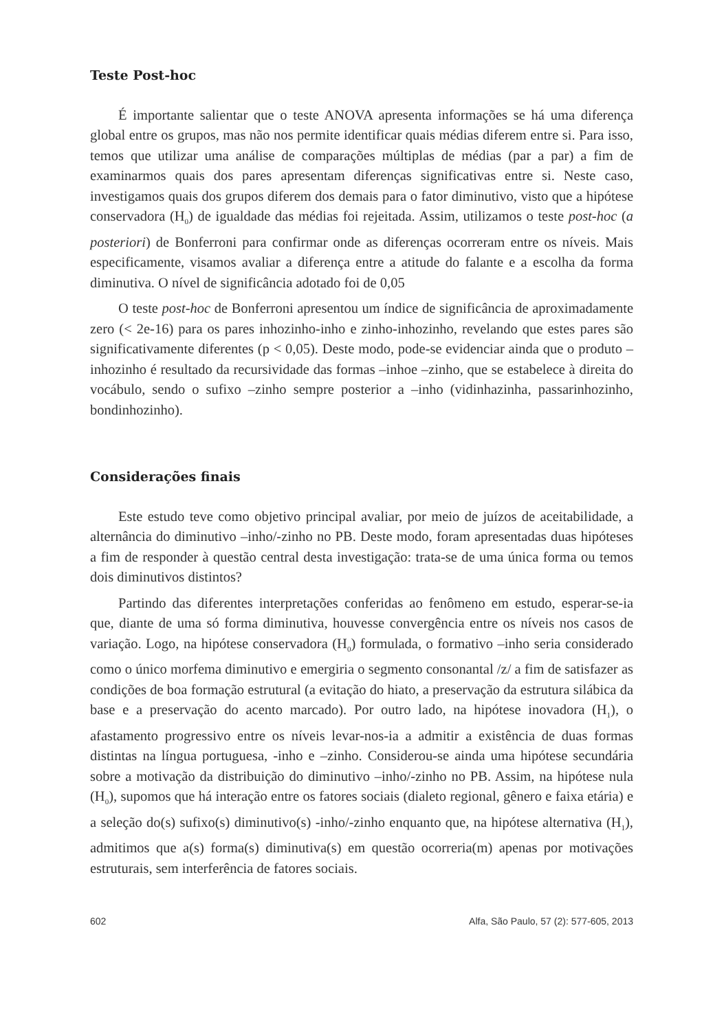Teste Post-hoc
É importante salientar que o teste ANOVA apresenta informações se há uma diferença global entre os grupos, mas não nos permite identificar quais médias diferem entre si. Para isso, temos que utilizar uma análise de comparações múltiplas de médias (par a par) a fim de examinarmos quais dos pares apresentam diferenças significativas entre si. Neste caso, investigamos quais dos grupos diferem dos demais para o fator diminutivo, visto que a hipótese conservadora (H<sub>0</sub>) de igualdade das médias foi rejeitada. Assim, utilizamos o teste post-hoc (a posteriori) de Bonferroni para confirmar onde as diferenças ocorreram entre os níveis. Mais especificamente, visamos avaliar a diferença entre a atitude do falante e a escolha da forma diminutiva. O nível de significância adotado foi de 0,05
O teste post-hoc de Bonferroni apresentou um índice de significância de aproximadamente zero (< 2e-16) para os pares inhozinho-inho e zinho-inhozinho, revelando que estes pares são significativamente diferentes (p < 0,05). Deste modo, pode-se evidenciar ainda que o produto –inhozinho é resultado da recursividade das formas –inhoe –zinho, que se estabelece à direita do vocábulo, sendo o sufixo –zinho sempre posterior a –inho (vidinhazinha, passarinhozinho, bondinhozinho).
Considerações finais
Este estudo teve como objetivo principal avaliar, por meio de juízos de aceitabilidade, a alternância do diminutivo –inho/-zinho no PB. Deste modo, foram apresentadas duas hipóteses a fim de responder à questão central desta investigação: trata-se de uma única forma ou temos dois diminutivos distintos?
Partindo das diferentes interpretações conferidas ao fenômeno em estudo, esperar-se-ia que, diante de uma só forma diminutiva, houvesse convergência entre os níveis nos casos de variação. Logo, na hipótese conservadora (H<sub>0</sub>) formulada, o formativo –inho seria considerado como o único morfema diminutivo e emergiria o segmento consonantal /z/ a fim de satisfazer as condições de boa formação estrutural (a evitação do hiato, a preservação da estrutura silábica da base e a preservação do acento marcado). Por outro lado, na hipótese inovadora (H<sub>1</sub>), o afastamento progressivo entre os níveis levar-nos-ia a admitir a existência de duas formas distintas na língua portuguesa, -inho e –zinho. Considerou-se ainda uma hipótese secundária sobre a motivação da distribuição do diminutivo –inho/-zinho no PB. Assim, na hipótese nula (H<sub>0</sub>), supomos que há interação entre os fatores sociais (dialeto regional, gênero e faixa etária) e a seleção do(s) sufixo(s) diminutivo(s) -inho/-zinho enquanto que, na hipótese alternativa (H<sub>1</sub>), admitimos que a(s) forma(s) diminutiva(s) em questão ocorreria(m) apenas por motivações estruturais, sem interferência de fatores sociais.
602 Alfa, São Paulo, 57 (2): 577-605, 2013